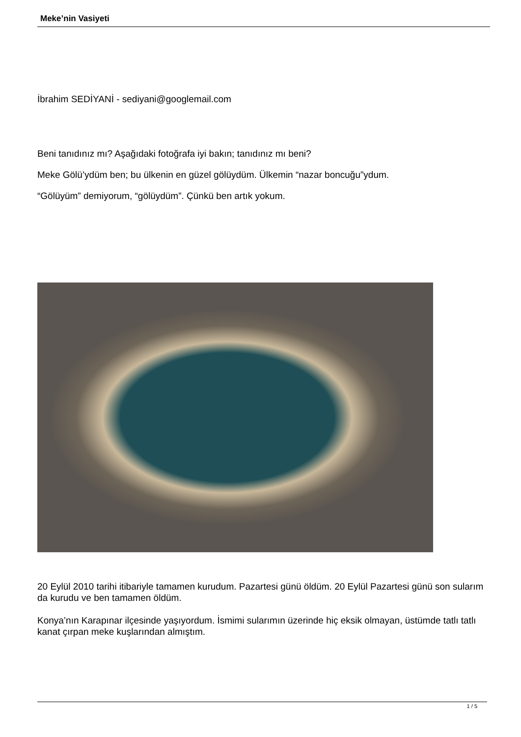Meke’nin Vasiyeti
İbrahim SEDİYANİ - sediyani@googlemail.com
Beni tanıdınız mı? Aşağıdaki fotoğrafa iyi bakın; tanıdınız mı beni?
Meke Gölü’ydüm ben; bu ülkenin en güzel gölüydüm. Ülkemin “nazar boncuğu”ydum.
“Gölüyüm” demiyorum, “gölüydüm”. Çünkü ben artık yokum.
20 Eylül 2010 tarihi itibariyle tamamen kurudum. Pazartesi günü öldüm. 20 Eylül Pazartesi günü son sularım da kurudu ve ben tamamen öldüm.
Konya’nın Karapınar ilçesinde yaşıyordum. İsmimi sularımın üzerinde hiç eksik olmayan, üstümde tatlı tatlı kanat çırpan meke kuşlarından almıştım.
1 / 5